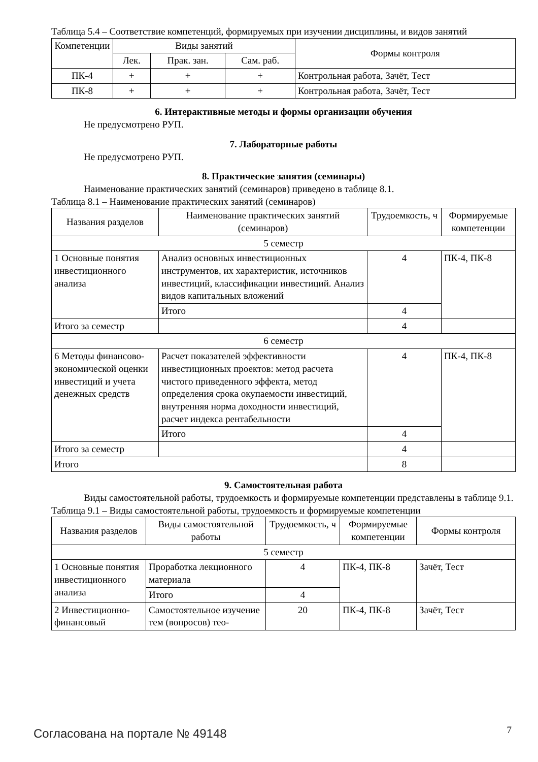Таблица 5.4 – Соответствие компетенций, формируемых при изучении дисциплины, и видов занятий
| Компетенции | Виды занятий | | | Формы контроля |
| --- | --- | --- | --- | --- |
| | Лек. | Прак. зан. | Сам. раб. | |
| ПК-4 | + | + | + | Контрольная работа, Зачёт, Тест |
| ПК-8 | + | + | + | Контрольная работа, Зачёт, Тест |
6. Интерактивные методы и формы организации обучения
Не предусмотрено РУП.
7. Лабораторные работы
Не предусмотрено РУП.
8. Практические занятия (семинары)
Наименование практических занятий (семинаров) приведено в таблице 8.1.
Таблица 8.1 – Наименование практических занятий (семинаров)
| Названия разделов | Наименование практических занятий (семинаров) | Трудоемкость, ч | Формируемые компетенции |
| --- | --- | --- | --- |
| 5 семестр | | | |
| 1 Основные понятия инвестиционного анализа | Анализ основных инвестиционных инструментов, их характеристик, источников инвестиций, классификации инвестиций. Анализ видов капитальных вложений | 4 | ПК-4, ПК-8 |
| | Итого | 4 | |
| Итого за семестр | | 4 | |
| 6 семестр | | | |
| 6 Методы финансово-экономической оценки инвестиций и учета денежных средств | Расчет показателей эффективности инвестиционных проектов: метод расчета чистого приведенного эффекта, метод определения срока окупаемости инвестиций, внутренняя норма доходности инвестиций, расчет индекса рентабельности | 4 | ПК-4, ПК-8 |
| | Итого | 4 | |
| Итого за семестр | | 4 | |
| Итого | | 8 | |
9. Самостоятельная работа
Виды самостоятельной работы, трудоемкость и формируемые компетенции представлены в таблице 9.1.
Таблица 9.1 – Виды самостоятельной работы, трудоемкость и формируемые компетенции
| Названия разделов | Виды самостоятельной работы | Трудоемкость, ч | Формируемые компетенции | Формы контроля |
| --- | --- | --- | --- | --- |
| 5 семестр | | | | |
| 1 Основные понятия инвестиционного анализа | Проработка лекционного материала | 4 | ПК-4, ПК-8 | Зачёт, Тест |
| | Итого | 4 | | |
| 2 Инвестиционно-финансовый | Самостоятельное изучение тем (вопросов) тео- | 20 | ПК-4, ПК-8 | Зачёт, Тест |
Согласована на портале № 49148 7